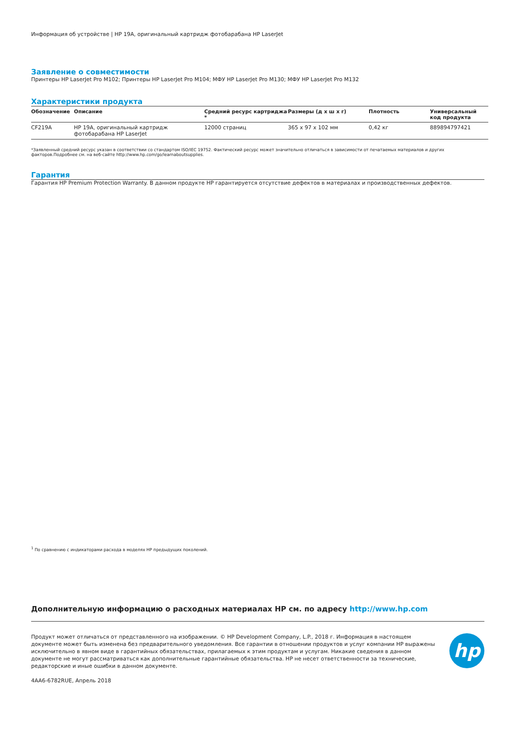Информация об устройстве | HP 19A, оригинальный картридж фотобарабана HP LaserJet
Заявление о совместимости
Принтеры HP LaserJet Pro M102; Принтеры HP LaserJet Pro M104; МФУ HP LaserJet Pro M130; МФУ HP LaserJet Pro M132
Характеристики продукта
| Обозначение | Описание | Средний ресурс картриджа * | Размеры (д х ш х г) | Плотность | Универсальный код продукта |
| --- | --- | --- | --- | --- | --- |
| CF219A | HP 19A, оригинальный картридж фотобарабана HP LaserJet | 12000 страниц | 365 x 97 x 102 мм | 0,42 кг | 889894797421 |
*Заявленный средний ресурс указан в соответствии со стандартом ISO/IEC 19752. Фактический ресурс может значительно отличаться в зависимости от печатаемых материалов и других факторов.Подробнее см. на веб-сайте http://www.hp.com/go/learnaboutsupplies.
Гарантия
Гарантия HP Premium Protection Warranty. В данном продукте HP гарантируется отсутствие дефектов в материалах и производственных дефектов.
<sup>1</sup> По сравнению с индикаторами расхода в моделях HP предыдущих поколений.
Дополнительную информацию о расходных материалах HP см. по адресу http://www.hp.com
Продукт может отличаться от представленного на изображении. © HP Development Company, L.P., 2018 г. Информация в настоящем документе может быть изменена без предварительного уведомления. Все гарантии в отношении продуктов и услуг компании HP выражены исключительно в явном виде в гарантийных обязательствах, прилагаемых к этим продуктам и услугам. Никакие сведения в данном документе не могут рассматриваться как дополнительные гарантийные обязательства. HP не несет ответственности за технические, редакторские и иные ошибки в данном документе.
hp
4AA6-6782RUE, Апрель 2018